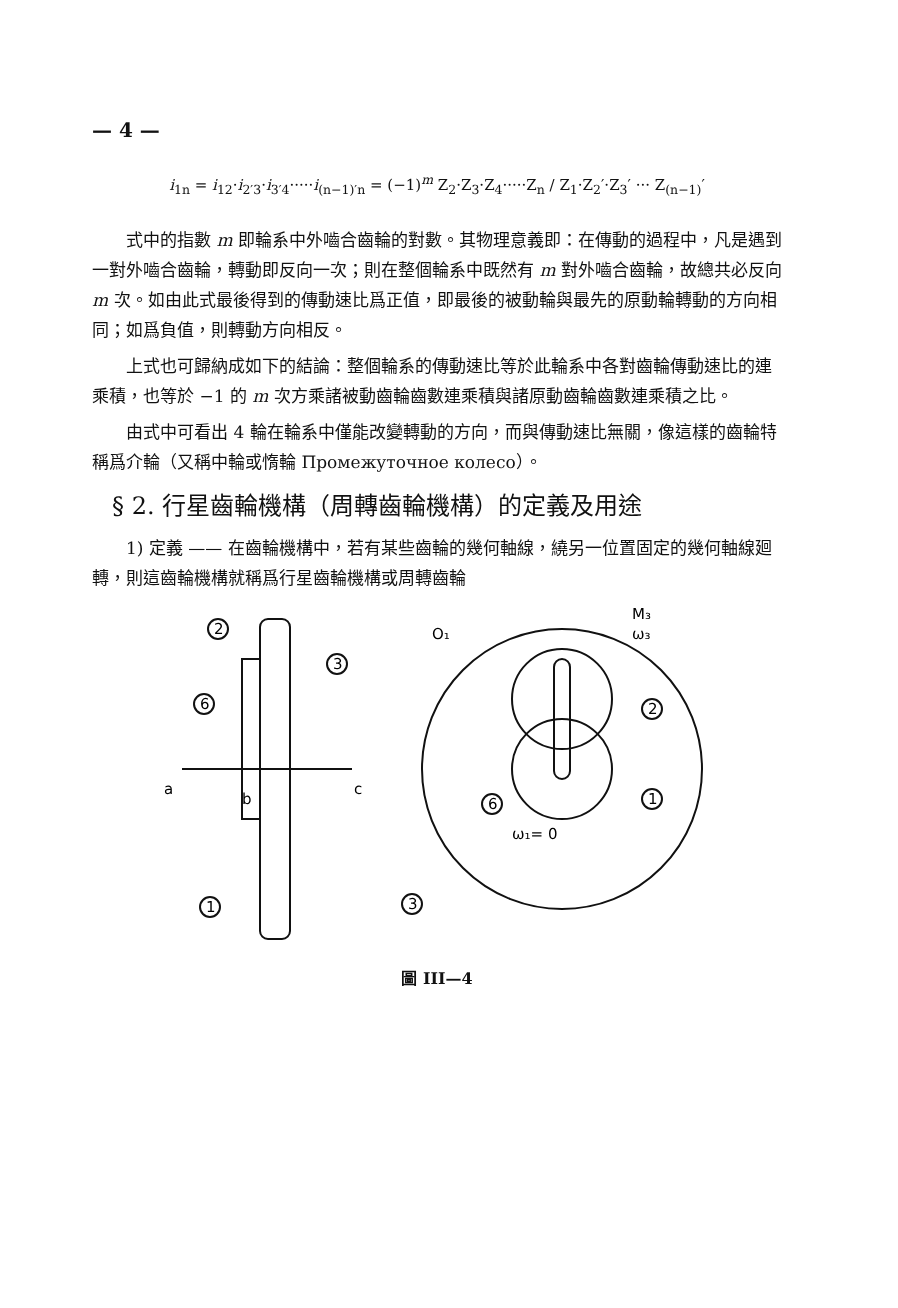— 4 —
i<sub>1n</sub> = i<sub>12</sub>·i<sub>2′3</sub>·i<sub>3′4</sub>·····i<sub>(n−1)′n</sub> = (−1)<sup>m</sup> Z<sub>2</sub>·Z<sub>3</sub>·Z<sub>4</sub>·····Z<sub>n</sub> / Z<sub>1</sub>·Z<sub>2</sub>′·Z<sub>3</sub>′ ··· Z<sub>(n−1)</sub>′
式中的指數 m 即輪系中外嚙合齒輪的對數。其物理意義即：在傳動的過程中，凡是遇到一對外嚙合齒輪，轉動即反向一次；則在整個輪系中既然有 m 對外嚙合齒輪，故總共必反向 m 次。如由此式最後得到的傳動速比爲正值，即最後的被動輪與最先的原動輪轉動的方向相同；如爲負值，則轉動方向相反。
上式也可歸納成如下的結論：整個輪系的傳動速比等於此輪系中各對齒輪傳動速比的連乘積，也等於 −1 的 m 次方乘諸被動齒輪齒數連乘積與諸原動齒輪齒數連乘積之比。
由式中可看出 4 輪在輪系中僅能改變轉動的方向，而與傳動速比無關，像這樣的齒輪特稱爲介輪（又稱中輪或惰輪 Промежуточное колесо）。
§ 2. 行星齒輪機構（周轉齒輪機構）的定義及用途
1) 定義 —— 在齒輪機構中，若有某些齒輪的幾何軸線，繞另一位置固定的幾何軸線廻轉，則這齒輪機構就稱爲行星齒輪機構或周轉齒輪
2
3
6
1
a
b
c
O₁
M₃
ω₃
2
1
6
3
ω₁= 0
圖 III—4